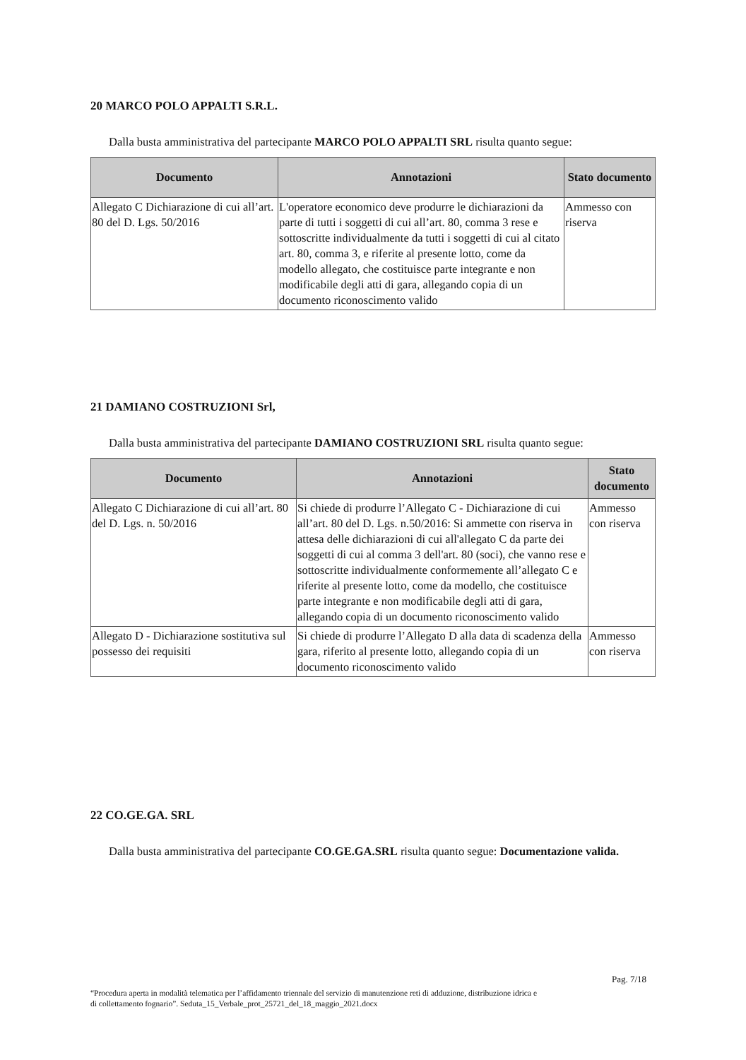20 MARCO POLO APPALTI S.R.L.
Dalla busta amministrativa del partecipante MARCO POLO APPALTI SRL risulta quanto segue:
| Documento | Annotazioni | Stato documento |
| --- | --- | --- |
| Allegato C Dichiarazione di cui all’art. 80 del D. Lgs. 50/2016 | L'operatore economico deve produrre le dichiarazioni da parte di tutti i soggetti di cui all’art. 80, comma 3 rese e sottoscritte individualmente da tutti i soggetti di cui al citato art. 80, comma 3, e riferite al presente lotto, come da modello allegato, che costituisce parte integrante e non modificabile degli atti di gara, allegando copia di un documento riconoscimento valido | Ammesso con riserva |
21 DAMIANO COSTRUZIONI Srl,
Dalla busta amministrativa del partecipante DAMIANO COSTRUZIONI SRL risulta quanto segue:
| Documento | Annotazioni | Stato documento |
| --- | --- | --- |
| Allegato C Dichiarazione di cui all’art. 80 del D. Lgs. n. 50/2016 | Si chiede di produrre l’Allegato C - Dichiarazione di cui all’art. 80 del D. Lgs. n.50/2016: Si ammette con riserva in attesa delle dichiarazioni di cui all'allegato C da parte dei soggetti di cui al comma 3 dell'art. 80 (soci), che vanno rese e sottoscritte individualmente conformemente all’allegato C e riferite al presente lotto, come da modello, che costituisce parte integrante e non modificabile degli atti di gara, allegando copia di un documento riconoscimento valido | Ammesso con riserva |
| Allegato D - Dichiarazione sostitutiva sul possesso dei requisiti | Si chiede di produrre l’Allegato D alla data di scadenza della gara, riferito al presente lotto, allegando copia di un documento riconoscimento valido | Ammesso con riserva |
22 CO.GE.GA. SRL
Dalla busta amministrativa del partecipante CO.GE.GA.SRL risulta quanto segue: Documentazione valida.
Pag. 7/18
“Procedura aperta in modalità telematica per l’affidamento triennale del servizio di manutenzione reti di adduzione, distribuzione idrica e di collettamento fognario”. Seduta_15_Verbale_prot_25721_del_18_maggio_2021.docx